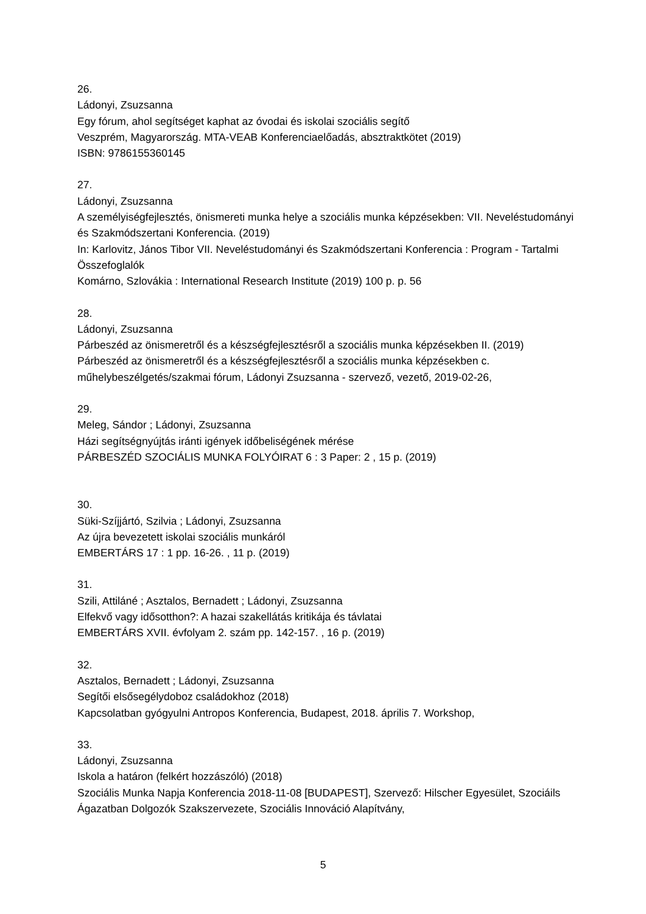26.
Ládonyi, Zsuzsanna
Egy fórum, ahol segítséget kaphat az óvodai és iskolai szociális segítő
Veszprém, Magyarország. MTA-VEAB Konferenciaelőadás, absztraktkötet (2019)
ISBN: 9786155360145
27.
Ládonyi, Zsuzsanna
A személyiségfejlesztés, önismereti munka helye a szociális munka képzésekben: VII. Neveléstudományi és Szakmódszertani Konferencia. (2019)
In: Karlovitz, János Tibor VII. Neveléstudományi és Szakmódszertani Konferencia : Program - Tartalmi Összefoglalók
Komárno, Szlovákia : International Research Institute (2019) 100 p. p. 56
28.
Ládonyi, Zsuzsanna
Párbeszéd az önismeretről és a készségfejlesztésről a szociális munka képzésekben II. (2019)
Párbeszéd az önismeretről és a készségfejlesztésről a szociális munka képzésekben c. műhelybeszélgetés/szakmai fórum, Ládonyi Zsuzsanna - szervező, vezető, 2019-02-26,
29.
Meleg, Sándor ; Ládonyi, Zsuzsanna
Házi segítségnyújtás iránti igények időbeliségének mérése
PÁRBESZÉD SZOCIÁLIS MUNKA FOLYÓIRAT 6 : 3 Paper: 2 , 15 p. (2019)
30.
Süki-Szíjjártó, Szilvia ; Ládonyi, Zsuzsanna
Az újra bevezetett iskolai szociális munkáról
EMBERTÁRS 17 : 1 pp. 16-26. , 11 p. (2019)
31.
Szili, Attiláné ; Asztalos, Bernadett ; Ládonyi, Zsuzsanna
Elfekvő vagy idősotthon?: A hazai szakellátás kritikája és távlatai
EMBERTÁRS XVII. évfolyam 2. szám pp. 142-157. , 16 p. (2019)
32.
Asztalos, Bernadett ; Ládonyi, Zsuzsanna
Segítői elsősegélydoboz családokhoz (2018)
Kapcsolatban gyógyulni Antropos Konferencia, Budapest, 2018. április 7. Workshop,
33.
Ládonyi, Zsuzsanna
Iskola a határon (felkért hozzászóló) (2018)
Szociális Munka Napja Konferencia 2018-11-08 [BUDAPEST], Szervező: Hilscher Egyesület, Szociáils Ágazatban Dolgozók Szakszervezete, Szociális Innováció Alapítvány,
5